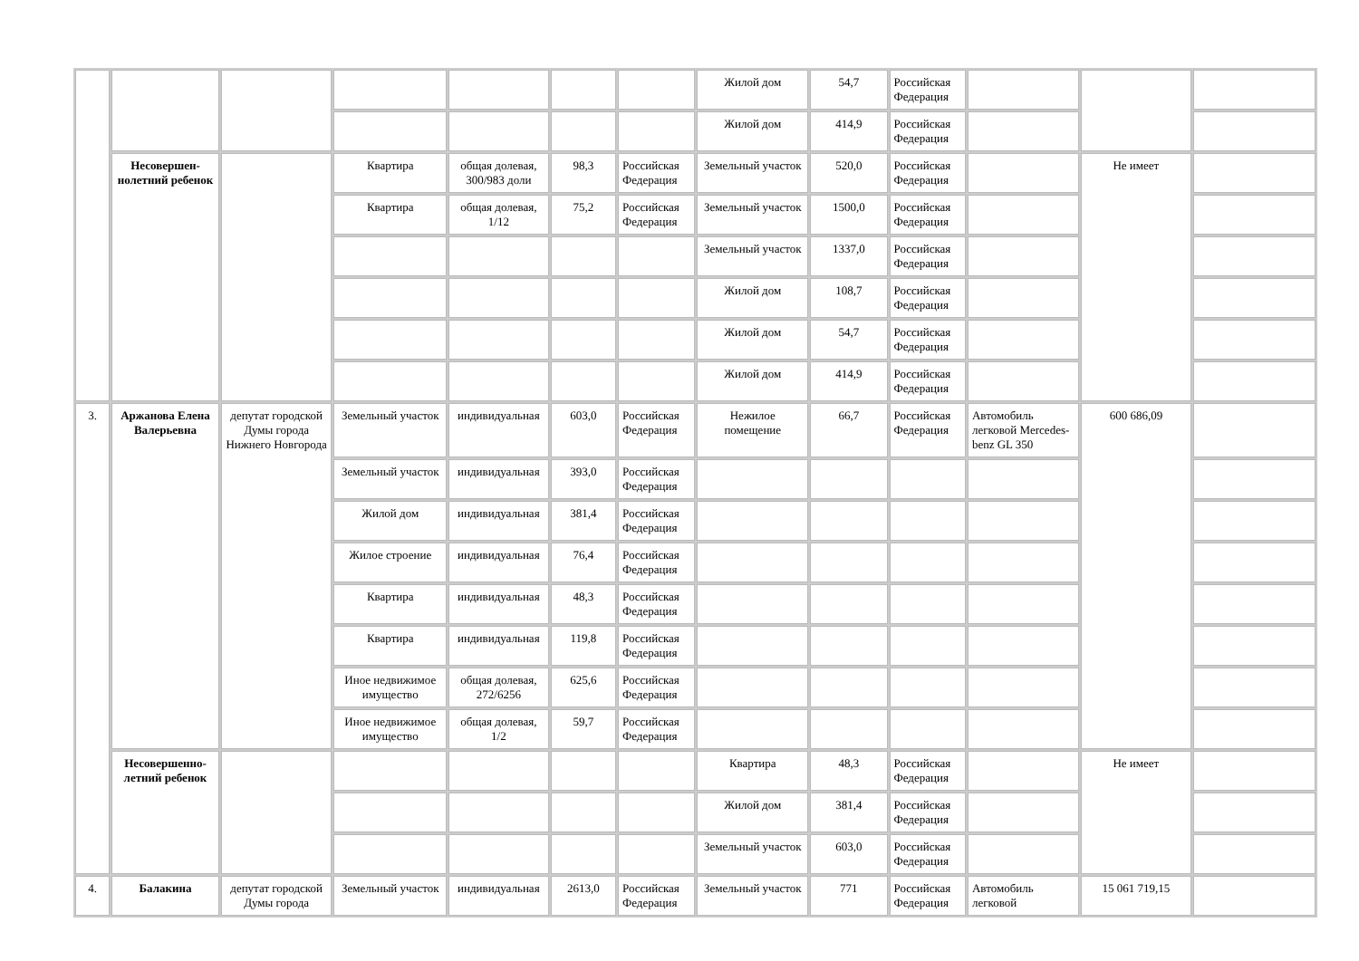| | | | | | | | Жилой дом | 54,7 | Российская Федерация | | | |
| | | | | | | | Жилой дом | 414,9 | Российская Федерация | | | |
| | Несовершен-нолетний ребенок | | Квартира | общая долевая, 300/983 доли | 98,3 | Российская Федерация | Земельный участок | 520,0 | Российская Федерация | | Не имеет | |
| | | | Квартира | общая долевая, 1/12 | 75,2 | Российская Федерация | Земельный участок | 1500,0 | Российская Федерация | | | |
| | | | | | | | Земельный участок | 1337,0 | Российская Федерация | | | |
| | | | | | | | Жилой дом | 108,7 | Российская Федерация | | | |
| | | | | | | | Жилой дом | 54,7 | Российская Федерация | | | |
| | | | | | | | Жилой дом | 414,9 | Российская Федерация | | | |
| 3. | Аржанова Елена Валерьевна | депутат городской Думы города Нижнего Новгорода | Земельный участок | индивидуальная | 603,0 | Российская Федерация | Нежилое помещение | 66,7 | Российская Федерация | Автомобиль легковой Mercedes-benz GL 350 | 600 686,09 | |
| | | | Земельный участок | индивидуальная | 393,0 | Российская Федерация | | | | | | |
| | | | Жилой дом | индивидуальная | 381,4 | Российская Федерация | | | | | | |
| | | | Жилое строение | индивидуальная | 76,4 | Российская Федерация | | | | | | |
| | | | Квартира | индивидуальная | 48,3 | Российская Федерация | | | | | | |
| | | | Квартира | индивидуальная | 119,8 | Российская Федерация | | | | | | |
| | | | Иное недвижимое имущество | общая долевая, 272/6256 | 625,6 | Российская Федерация | | | | | | |
| | | | Иное недвижимое имущество | общая долевая, 1/2 | 59,7 | Российская Федерация | | | | | | |
| | Несовершенно-летний ребенок | | | | | | Квартира | 48,3 | Российская Федерация | | Не имеет | |
| | | | | | | | Жилой дом | 381,4 | Российская Федерация | | | |
| | | | | | | | Земельный участок | 603,0 | Российская Федерация | | | |
| 4. | Балакина | депутат городской Думы города | Земельный участок | индивидуальная | 2613,0 | Российская Федерация | Земельный участок | 771 | Российская Федерация | Автомобиль легковой | 15 061 719,15 | |